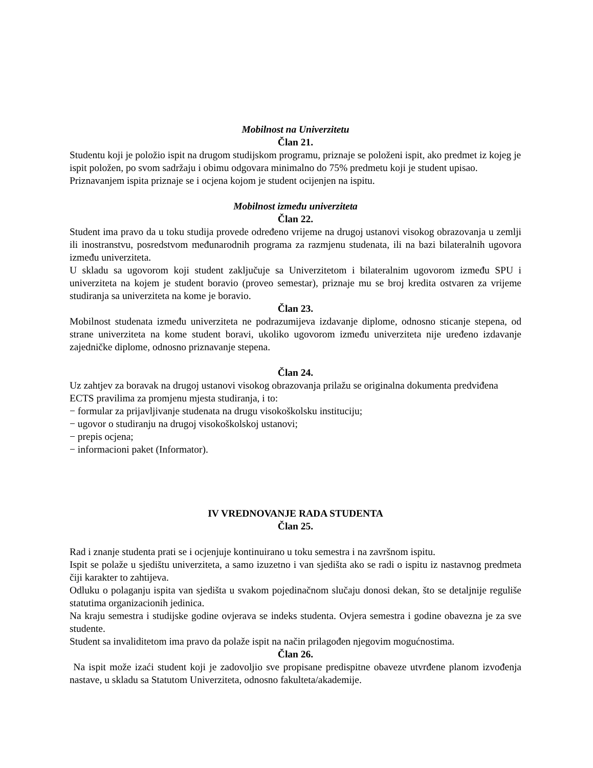Mobilnost na Univerzitetu
Član 21.
Studentu koji je položio ispit na drugom studijskom programu, priznaje se položeni ispit, ako predmet iz kojeg je ispit položen, po svom sadržaju i obimu odgovara minimalno do 75% predmetu koji je student upisao.
Priznavanjem ispita priznaje se i ocjena kojom je student ocijenjen na ispitu.
Mobilnost između univerziteta
Član 22.
Student ima pravo da u toku studija provede određeno vrijeme na drugoj ustanovi visokog obrazovanja u zemlji ili inostranstvu, posredstvom međunarodnih programa za razmjenu studenata, ili na bazi bilateralnih ugovora između univerziteta.
U skladu sa ugovorom koji student zaključuje sa Univerzitetom i bilateralnim ugovorom između SPU i univerziteta na kojem je student boravio (proveo semestar), priznaje mu se broj kredita ostvaren za vrijeme studiranja sa univerziteta na kome je boravio.
Član 23.
Mobilnost studenata između univerziteta ne podrazumijeva izdavanje diplome, odnosno sticanje stepena, od strane univerziteta na kome student boravi, ukoliko ugovorom između univerziteta nije uređeno izdavanje zajedničke diplome, odnosno priznavanje stepena.
Član 24.
Uz zahtjev za boravak na drugoj ustanovi visokog obrazovanja prilažu se originalna dokumenta predviđena ECTS pravilima za promjenu mjesta studiranja, i to:
− formular za prijavljivanje studenata na drugu visokoškolsku instituciju;
− ugovor o studiranju na drugoj visokoškolskoj ustanovi;
− prepis ocjena;
− informacioni paket (Informator).
IV VREDNOVANJE RADA STUDENTA
Član 25.
Rad i znanje studenta prati se i ocjenjuje kontinuirano u toku semestra i na završnom ispitu.
Ispit se polaže u sjedištu univerziteta, a samo izuzetno i van sjedišta ako se radi o ispitu iz nastavnog predmeta čiji karakter to zahtijeva.
Odluku o polaganju ispita van sjedišta u svakom pojedinačnom slučaju donosi dekan, što se detaljnije reguliše statutima organizacionih jedinica.
Na kraju semestra i studijske godine ovjerava se indeks studenta. Ovjera semestra i godine obavezna je za sve studente.
Student sa invaliditetom ima pravo da polaže ispit na način prilagođen njegovim mogućnostima.
Član 26.
Na ispit može izaći student koji je zadovoljio sve propisane predispitne obaveze utvrđene planom izvođenja nastave, u skladu sa Statutom Univerziteta, odnosno fakulteta/akademije.